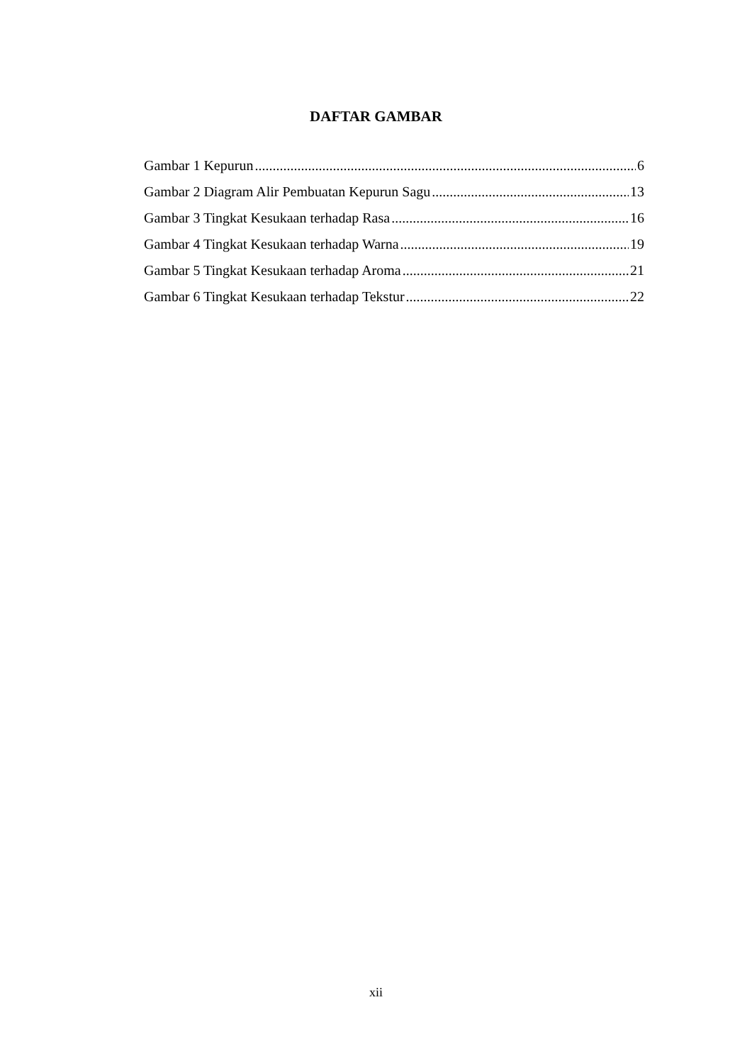DAFTAR GAMBAR
Gambar 1 Kepurun 6
Gambar 2 Diagram Alir Pembuatan Kepurun Sagu 13
Gambar 3 Tingkat Kesukaan terhadap Rasa 16
Gambar 4 Tingkat Kesukaan terhadap Warna 19
Gambar 5 Tingkat Kesukaan terhadap Aroma 21
Gambar 6 Tingkat Kesukaan terhadap Tekstur 22
xii